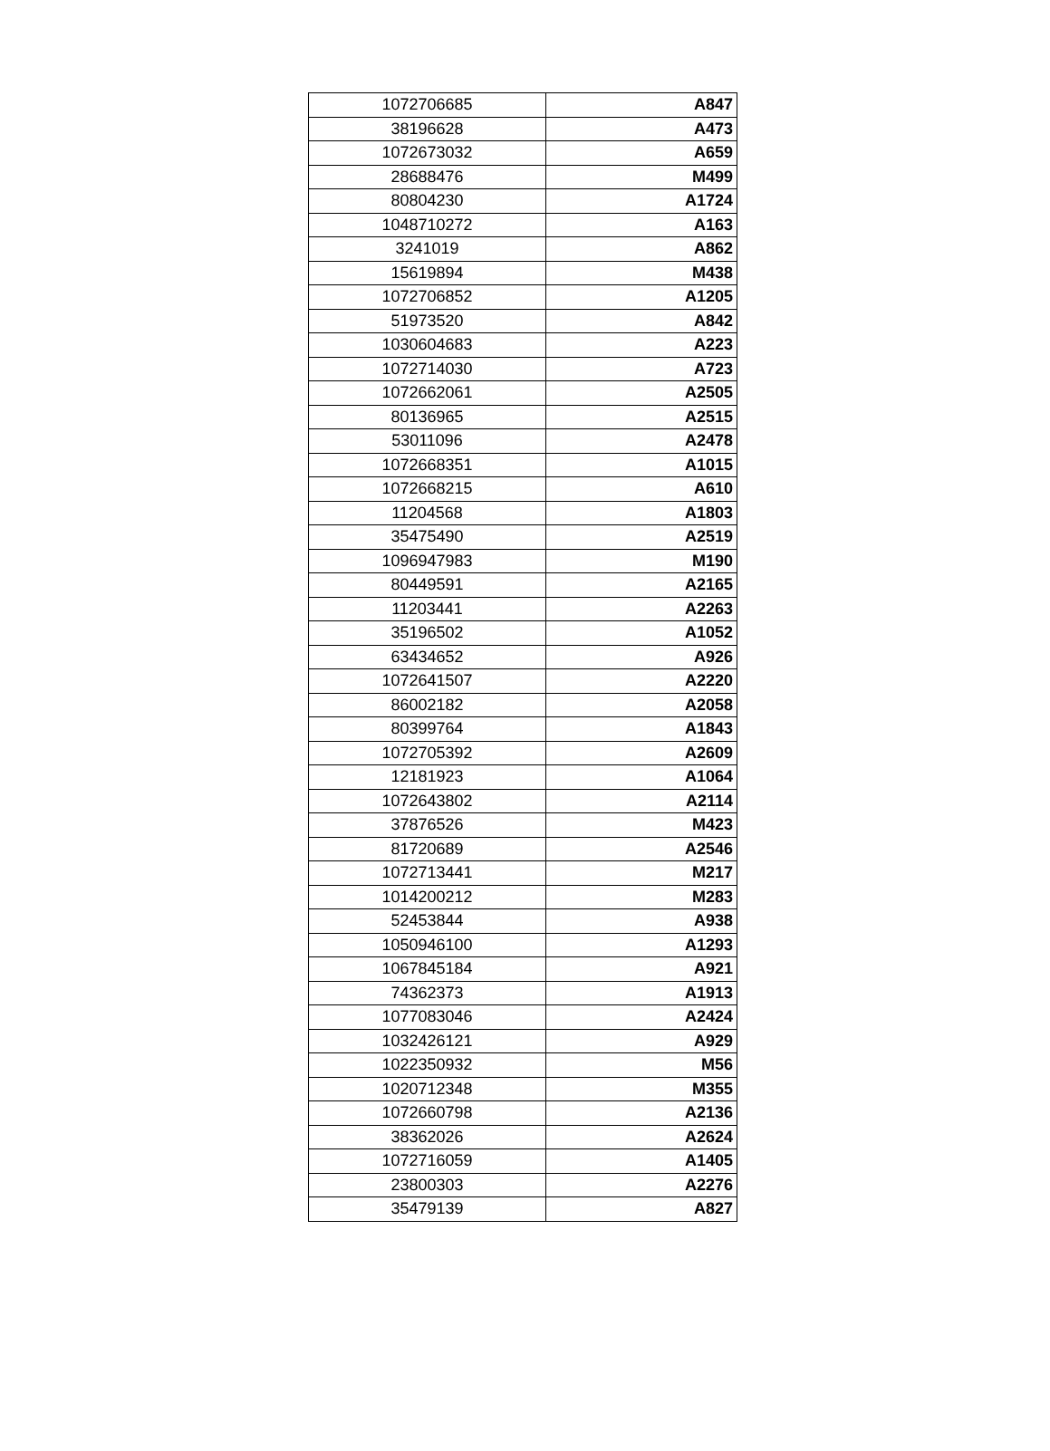| 1072706685 | A847 |
| 38196628 | A473 |
| 1072673032 | A659 |
| 28688476 | M499 |
| 80804230 | A1724 |
| 1048710272 | A163 |
| 3241019 | A862 |
| 15619894 | M438 |
| 1072706852 | A1205 |
| 51973520 | A842 |
| 1030604683 | A223 |
| 1072714030 | A723 |
| 1072662061 | A2505 |
| 80136965 | A2515 |
| 53011096 | A2478 |
| 1072668351 | A1015 |
| 1072668215 | A610 |
| 11204568 | A1803 |
| 35475490 | A2519 |
| 1096947983 | M190 |
| 80449591 | A2165 |
| 11203441 | A2263 |
| 35196502 | A1052 |
| 63434652 | A926 |
| 1072641507 | A2220 |
| 86002182 | A2058 |
| 80399764 | A1843 |
| 1072705392 | A2609 |
| 12181923 | A1064 |
| 1072643802 | A2114 |
| 37876526 | M423 |
| 81720689 | A2546 |
| 1072713441 | M217 |
| 1014200212 | M283 |
| 52453844 | A938 |
| 1050946100 | A1293 |
| 1067845184 | A921 |
| 74362373 | A1913 |
| 1077083046 | A2424 |
| 1032426121 | A929 |
| 1022350932 | M56 |
| 1020712348 | M355 |
| 1072660798 | A2136 |
| 38362026 | A2624 |
| 1072716059 | A1405 |
| 23800303 | A2276 |
| 35479139 | A827 |